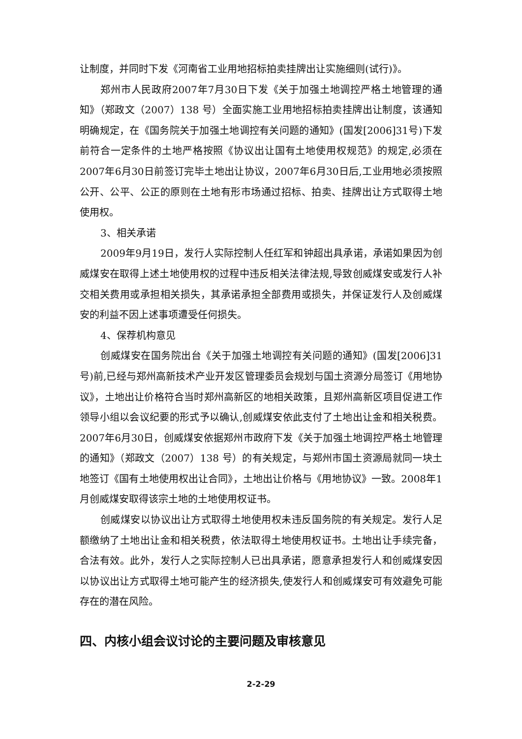让制度，并同时下发《河南省工业用地招标拍卖挂牌出让实施细则(试行)》。
郑州市人民政府2007年7月30日下发《关于加强土地调控严格土地管理的通知》（郑政文（2007）138 号）全面实施工业用地招标拍卖挂牌出让制度，该通知明确规定，在《国务院关于加强土地调控有关问题的通知》(国发[2006]31号)下发前符合一定条件的土地严格按照《协议出让国有土地使用权规范》的规定,必须在2007年6月30日前签订完毕土地出让协议，2007年6月30日后,工业用地必须按照公开、公平、公正的原则在土地有形市场通过招标、拍卖、挂牌出让方式取得土地使用权。
3、相关承诺
2009年9月19日，发行人实际控制人任红军和钟超出具承诺，承诺如果因为创威煤安在取得上述土地使用权的过程中违反相关法律法规,导致创威煤安或发行人补交相关费用或承担相关损失，其承诺承担全部费用或损失，并保证发行人及创威煤安的利益不因上述事项遭受任何损失。
4、保荐机构意见
创威煤安在国务院出台《关于加强土地调控有关问题的通知》(国发[2006]31号)前,已经与郑州高新技术产业开发区管理委员会规划与国土资源分局签订《用地协议》，土地出让价格符合当时郑州高新区的地相关政策，且郑州高新区项目促进工作领导小组以会议纪要的形式予以确认,创威煤安依此支付了土地出让金和相关税费。2007年6月30日，创威煤安依据郑州市政府下发《关于加强土地调控严格土地管理的通知》（郑政文（2007）138 号）的有关规定，与郑州市国土资源局就同一块土地签订《国有土地使用权出让合同》，土地出让价格与《用地协议》一致。2008年1月创威煤安取得该宗土地的土地使用权证书。
创威煤安以协议出让方式取得土地使用权未违反国务院的有关规定。发行人足额缴纳了土地出让金和相关税费，依法取得土地使用权证书。土地出让手续完备，合法有效。此外，发行人之实际控制人已出具承诺，愿意承担发行人和创威煤安因以协议出让方式取得土地可能产生的经济损失,使发行人和创威煤安可有效避免可能存在的潜在风险。
四、内核小组会议讨论的主要问题及审核意见
2-2-29